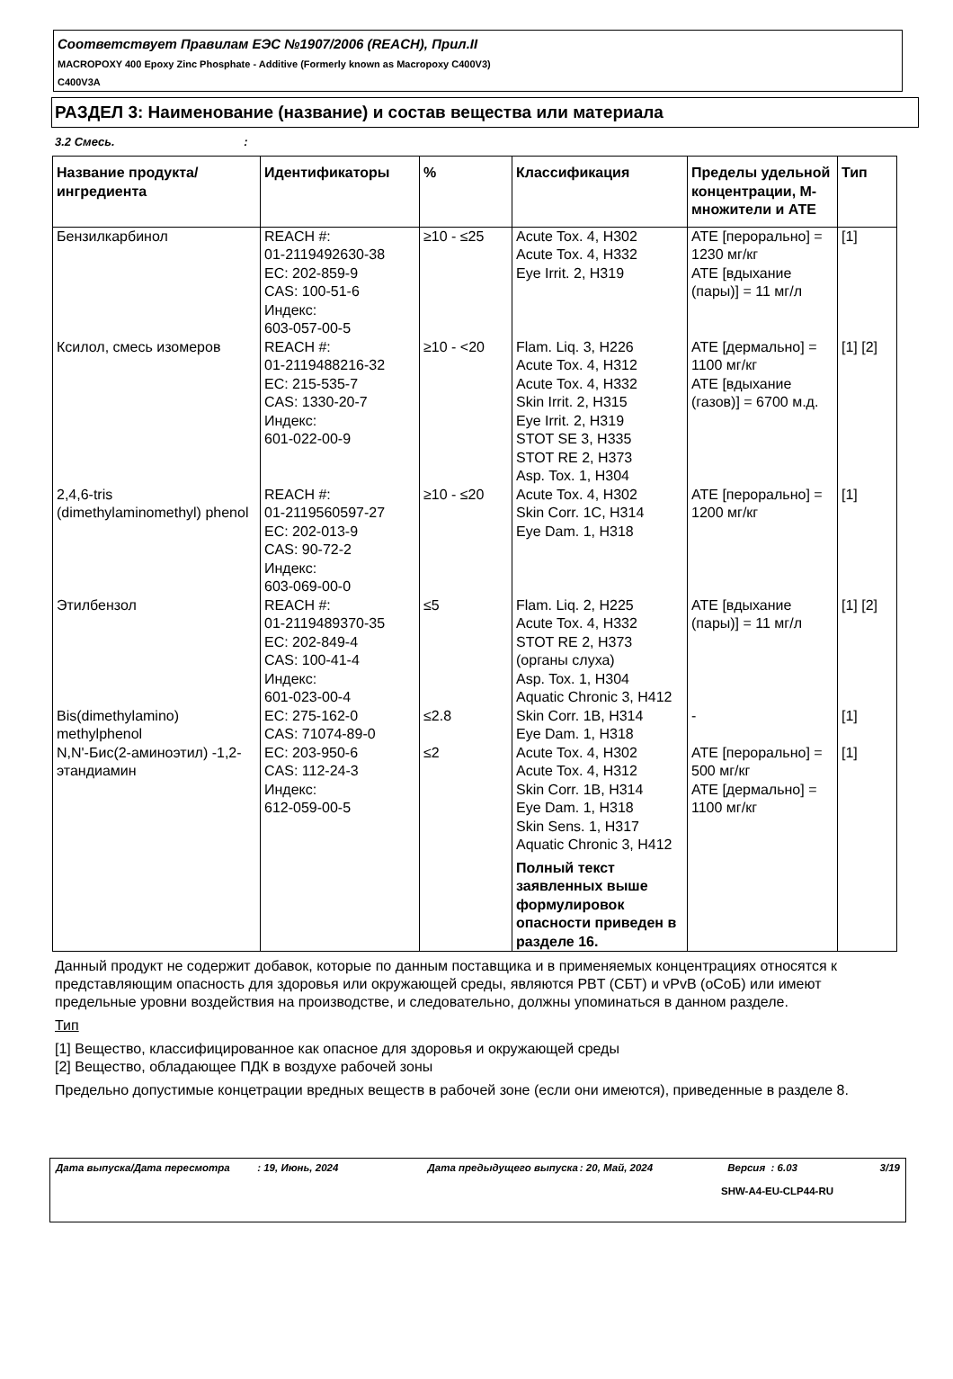Соответствует Правилам ЕЭС №1907/2006 (REACH), Прил.II
MACROPOXY 400 Epoxy Zinc Phosphate - Additive (Formerly known as Macropoxy C400V3)
C400V3A
РАЗДЕЛ 3: Наименование (название) и состав вещества или материала
3.2 Смесь. :
| Название продукта/ ингредиента | Идентификаторы | % | Классификация | Пределы удельной концентрации, М-множители и АТЕ | Тип |
| --- | --- | --- | --- | --- | --- |
| Бензилкарбинол | REACH #: 01-2119492630-38 EC: 202-859-9 CAS: 100-51-6 Индекс: 603-057-00-5 | ≥10 - ≤25 | Acute Tox. 4, H302 Acute Tox. 4, H332 Eye Irrit. 2, H319 | ATE [перорально] = 1230 мг/кг ATE [вдыхание (пары)] = 11 мг/л | [1] |
| Ксилол, смесь изомеров | REACH #: 01-2119488216-32 EC: 215-535-7 CAS: 1330-20-7 Индекс: 601-022-00-9 | ≥10 - <20 | Flam. Liq. 3, H226 Acute Tox. 4, H312 Acute Tox. 4, H332 Skin Irrit. 2, H315 Eye Irrit. 2, H319 STOT SE 3, H335 STOT RE 2, H373 Asp. Tox. 1, H304 | ATE [дермально] = 1100 мг/кг ATE [вдыхание (газов)] = 6700 м.д. | [1] [2] |
| 2,4,6-tris (dimethylaminomethyl) phenol | REACH #: 01-2119560597-27 EC: 202-013-9 CAS: 90-72-2 Индекс: 603-069-00-0 | ≥10 - ≤20 | Acute Tox. 4, H302 Skin Corr. 1C, H314 Eye Dam. 1, H318 | ATE [перорально] = 1200 мг/кг | [1] |
| Этилбензол | REACH #: 01-2119489370-35 EC: 202-849-4 CAS: 100-41-4 Индекс: 601-023-00-4 | ≤5 | Flam. Liq. 2, H225 Acute Tox. 4, H332 STOT RE 2, H373 (органы слуха) Asp. Tox. 1, H304 Aquatic Chronic 3, H412 | ATE [вдыхание (пары)] = 11 мг/л | [1] [2] |
| Bis(dimethylamino) methylphenol | EC: 275-162-0 CAS: 71074-89-0 | ≤2.8 | Skin Corr. 1B, H314 Eye Dam. 1, H318 | - | [1] |
| N,N'-Бис(2-аминоэтил) -1,2-этандиамин | EC: 203-950-6 CAS: 112-24-3 Индекс: 612-059-00-5 | ≤2 | Acute Tox. 4, H302 Acute Tox. 4, H312 Skin Corr. 1B, H314 Eye Dam. 1, H318 Skin Sens. 1, H317 Aquatic Chronic 3, H412 Полный текст заявленных выше формулировок опасности приведен в разделе 16. | ATE [перорально] = 500 мг/кг ATE [дермально] = 1100 мг/кг | [1] |
Данный продукт не содержит добавок, которые по данным поставщика и в применяемых концентрациях относятся к представляющим опасность для здоровья или окружающей среды, являются PBT (СБТ) и vPvB (оСоБ) или имеют предельные уровни воздействия на производстве, и следовательно, должны упоминаться в данном разделе.
Тип
[1] Вещество, классифицированное как опасное для здоровья и окружающей среды
[2] Вещество, обладающее ПДК в воздухе рабочей зоны
Предельно допустимые концетрации вредных веществ в рабочей зоне (если они имеются), приведенные в разделе 8.
Дата выпуска/Дата пересмотра: 19, Июнь, 2024 Дата предыдущего выпуска: 20, Май, 2024 Версия : 6.03 3/19
SHW-A4-EU-CLP44-RU